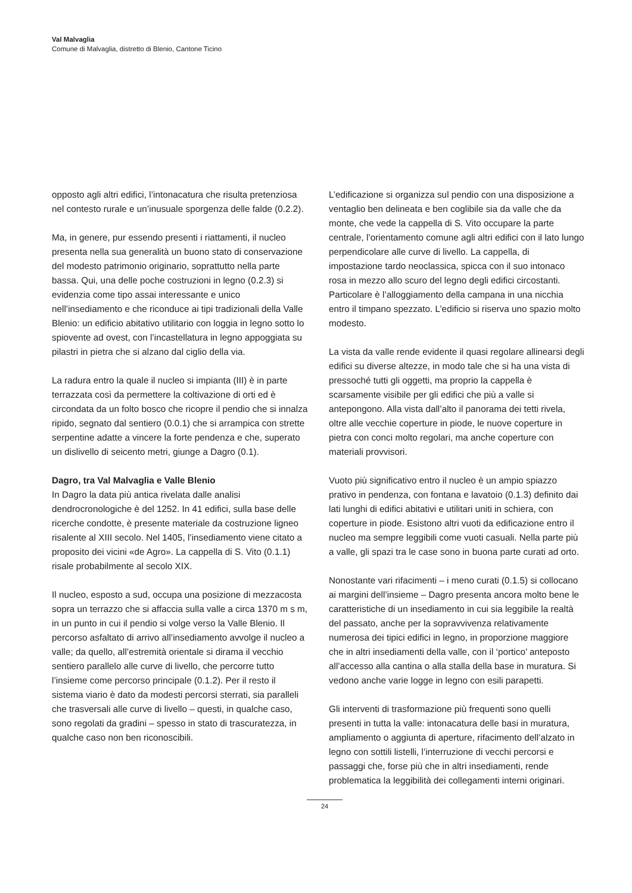Val Malvaglia
Comune di Malvaglia, distretto di Blenio, Cantone Ticino
opposto agli altri edifici, l’intonacatura che risulta pretenziosa nel contesto rurale e un’inusuale sporgenza delle falde (0.2.2).
Ma, in genere, pur essendo presenti i riattamenti, il nucleo presenta nella sua generalità un buono stato di conservazione del modesto patrimonio originario, soprattutto nella parte bassa. Qui, una delle poche costruzioni in legno (0.2.3) si evidenzia come tipo assai interessante e unico nell’insediamento e che riconduce ai tipi tradizionali della Valle Blenio: un edificio abitativo utilitario con loggia in legno sotto lo spiovente ad ovest, con l’incastellatura in legno appoggiata su pilastri in pietra che si alzano dal ciglio della via.
La radura entro la quale il nucleo si impianta (III) è in parte terrazzata così da permettere la coltivazione di orti ed è circondata da un folto bosco che ricopre il pendio che si innalza ripido, segnato dal sentiero (0.0.1) che si arrampica con strette serpentine adatte a vincere la forte pendenza e che, superato un dislivello di seicento metri, giunge a Dagro (0.1).
Dagro, tra Val Malvaglia e Valle Blenio
In Dagro la data più antica rivelata dalle analisi dendrocronologiche è del 1252. In 41 edifici, sulla base delle ricerche condotte, è presente materiale da costruzione ligneo risalente al XIII secolo. Nel 1405, l’insediamento viene citato a proposito dei vicini «de Agro». La cappella di S. Vito (0.1.1) risale probabilmente al secolo XIX.
Il nucleo, esposto a sud, occupa una posizione di mezzacosta sopra un terrazzo che si affaccia sulla valle a circa 1370 m s m, in un punto in cui il pendio si volge verso la Valle Blenio. Il percorso asfaltato di arrivo all’insediamento avvolge il nucleo a valle; da quello, all’estremità orientale si dirama il vecchio sentiero parallelo alle curve di livello, che percorre tutto l’insieme come percorso principale (0.1.2). Per il resto il sistema viario è dato da modesti percorsi sterrati, sia paralleli che trasversali alle curve di livello – questi, in qualche caso, sono regolati da gradini – spesso in stato di trascuratezza, in qualche caso non ben riconoscibili.
L’edificazione si organizza sul pendio con una disposizione a ventaglio ben delineata e ben coglibile sia da valle che da monte, che vede la cappella di S. Vito occupare la parte centrale, l’orientamento comune agli altri edifici con il lato lungo perpendicolare alle curve di livello. La cappella, di impostazione tardo neoclassica, spicca con il suo intonaco rosa in mezzo allo scuro del legno degli edifici circostanti. Particolare è l’alloggiamento della campana in una nicchia entro il timpano spezzato. L’edificio si riserva uno spazio molto modesto.
La vista da valle rende evidente il quasi regolare allinearsi degli edifici su diverse altezze, in modo tale che si ha una vista di pressoché tutti gli oggetti, ma proprio la cappella è scarsamente visibile per gli edifici che più a valle si antepongono. Alla vista dall’alto il panorama dei tetti rivela, oltre alle vecchie coperture in piode, le nuove coperture in pietra con conci molto regolari, ma anche coperture con materiali provvisori.
Vuoto più significativo entro il nucleo è un ampio spiazzo prativo in pendenza, con fontana e lavatoio (0.1.3) definito dai lati lunghi di edifici abitativi e utilitari uniti in schiera, con coperture in piode. Esistono altri vuoti da edificazione entro il nucleo ma sempre leggibili come vuoti casuali. Nella parte più a valle, gli spazi tra le case sono in buona parte curati ad orto.
Nonostante vari rifacimenti – i meno curati (0.1.5) si collocano ai margini dell’insieme – Dagro presenta ancora molto bene le caratteristiche di un insediamento in cui sia leggibile la realtà del passato, anche per la sopravvivenza relativamente numerosa dei tipici edifici in legno, in proporzione maggiore che in altri insediamenti della valle, con il ‘portico’ anteposto all’accesso alla cantina o alla stalla della base in muratura. Si vedono anche varie logge in legno con esili parapetti.
Gli interventi di trasformazione più frequenti sono quelli presenti in tutta la valle: intonacatura delle basi in muratura, ampliamento o aggiunta di aperture, rifacimento dell’alzato in legno con sottili listelli, l’interruzione di vecchi percorsi e passaggi che, forse più che in altri insediamenti, rende problematica la leggibilità dei collegamenti interni originari.
24